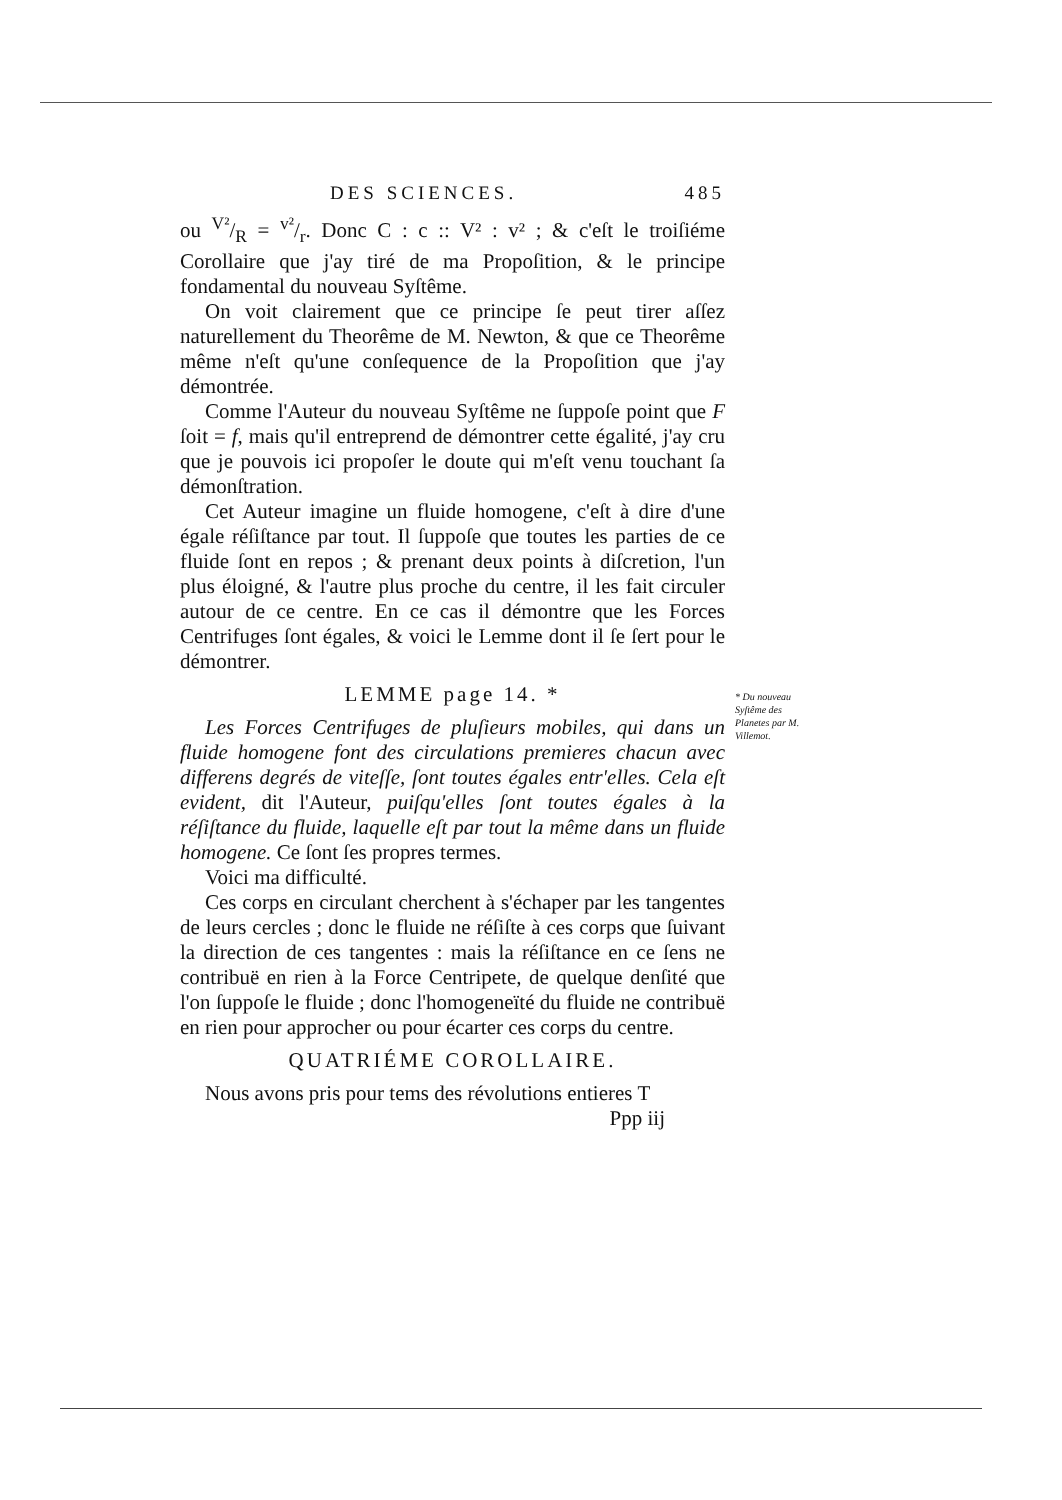DES SCIENCES. 485
ou V²/R = v²/r. Donc C : c :: V² : v² ; & c'eſt le troiſiéme Corollaire que j'ay tiré de ma Propoſition, & le principe fondamental du nouveau Syſtême.
On voit clairement que ce principe ſe peut tirer aſſez naturellement du Theorême de M. Newton, & que ce Theorême même n'eſt qu'une conſequence de la Propoſition que j'ay démontrée.
Comme l'Auteur du nouveau Syſtême ne ſuppoſe point que F ſoit = f, mais qu'il entreprend de démontrer cette égalité, j'ay cru que je pouvois ici propoſer le doute qui m'eſt venu touchant ſa démonſtration.
Cet Auteur imagine un fluide homogene, c'eſt à dire d'une égale réſiſtance par tout. Il ſuppoſe que toutes les parties de ce fluide ſont en repos ; & prenant deux points à diſcretion, l'un plus éloigné, & l'autre plus proche du centre, il les fait circuler autour de ce centre. En ce cas il démontre que les Forces Centrifuges ſont égales, & voici le Lemme dont il ſe ſert pour le démontrer.
LEMME page 14. *
Les Forces Centrifuges de pluſieurs mobiles, qui dans un fluide homogene font des circulations premieres chacun avec differens degrés de viteſſe, ſont toutes égales entr'elles. Cela eſt evident, dit l'Auteur, puiſqu'elles ſont toutes égales à la réſiſtance du fluide, laquelle eſt par tout la même dans un fluide homogene. Ce ſont ſes propres termes.
Voici ma difficulté.
Ces corps en circulant cherchent à s'échaper par les tangentes de leurs cercles ; donc le fluide ne réſiſte à ces corps que ſuivant la direction de ces tangentes : mais la réſiſtance en ce ſens ne contribuë en rien à la Force Centripete, de quelque denſité que l'on ſuppoſe le fluide ; donc l'homogeneïté du fluide ne contribuë en rien pour approcher ou pour écarter ces corps du centre.
QUATRIÉME COROLLAIRE.
Nous avons pris pour tems des révolutions entieres T
Ppp iij
* Du nouveau Syſtême des Planetes par M. Villemot.